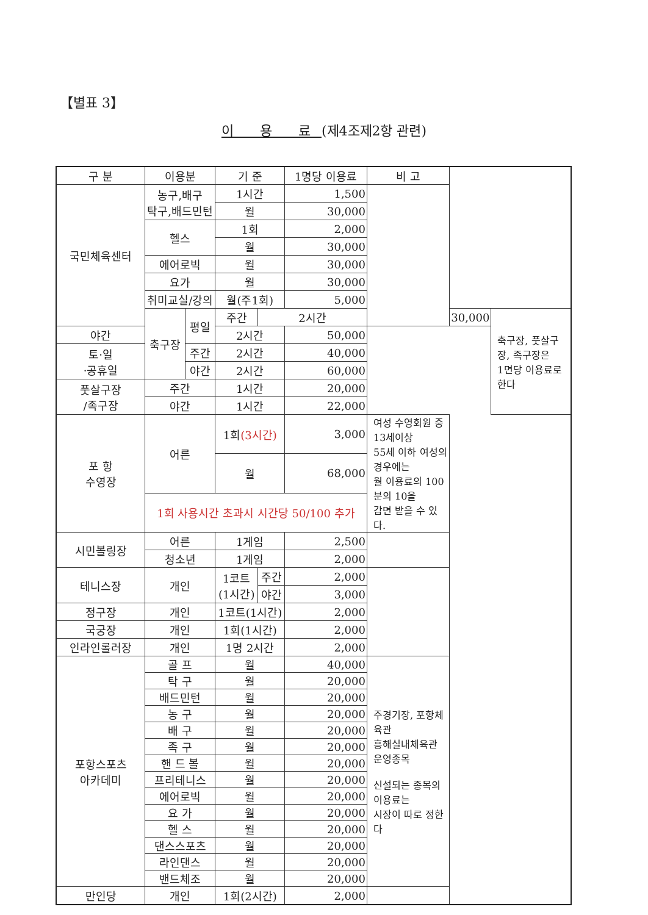【별표 3】
이 용 료(제4조제2항 관련)
| 구 분 | 이용분 | | 기 준 | | 1명당 이용료 | 비 고 | | |
| --- | --- | --- | --- | --- | --- | --- | --- | --- |
| 국민체육센터 | 농구,배구 탁구,배드민턴 | | 1시간 | | 1,500 | | | |
| | | | 월 | | 30,000 | | | |
| | 헬스 | | 1회 | | 2,000 | | | |
| | | | 월 | | 30,000 | | | |
| | 에어로빅 | | 월 | | 30,000 | | | |
| | 요가 | | 월 | | 30,000 | | | |
| | 취미교실/강의 | | 월(주1회) | | 5,000 | | | |
| | 축구장 | 평일 | 주간 | 2시간 | | | 30,000 | 축구장, 풋살구장, 족구장은 1면당 이용료로 한다 |
| 야간 | | | 2시간 | | 50,000 | | | |
| 토·일 ·공휴일 | | 주간 | 2시간 | | 40,000 | | | |
| | | 야간 | 2시간 | | 60,000 | | | |
| 풋살구장 /족구장 | 주간 | | 1시간 | | 20,000 | | | |
| | 야간 | | 1시간 | | 22,000 | | | |
| 포 항 수영장 | 어른 | | 1회 (3시간) | | 3,000 | 여성 수영회원 중 13세이상 55세 이하 여성의 경우에는 월 이용료의 100분의 10을 감면 받을 수 있다. | | |
| | | | 월 | | 68,000 | | | |
| | 1회 사용시간 초과시 시간당 50/100 추가 | | | | | | | |
| 시민볼링장 | 어른 | | 1게임 | | 2,500 | | | |
| | 청소년 | | 1게임 | | 2,000 | | | |
| 테니스장 | 개인 | | 1코트 (1시간) | 주간 | 2,000 | | | |
| | | | | 야간 | 3,000 | | | |
| 정구장 | 개인 | | 1코트(1시간) | | 2,000 | | | |
| 국궁장 | 개인 | | 1회(1시간) | | 2,000 | | | |
| 인라인롤러장 | 개인 | | 1명 2시간 | | 2,000 | | | |
| 포항스포츠 아카데미 | 골 프 | | 월 | | 40,000 | 주경기장, 포항체육관 흥해실내체육관 운영종목 신설되는 종목의 이용료는 시장이 따로 정한다 | | |
| | 탁 구 | | 월 | | 20,000 | | | |
| | 배드민턴 | | 월 | | 20,000 | | | |
| | 농 구 | | 월 | | 20,000 | | | |
| | 배 구 | | 월 | | 20,000 | | | |
| | 족 구 | | 월 | | 20,000 | | | |
| | 핸 드 볼 | | 월 | | 20,000 | | | |
| | 프리테니스 | | 월 | | 20,000 | | | |
| | 에어로빅 | | 월 | | 20,000 | | | |
| | 요 가 | | 월 | | 20,000 | | | |
| | 헬 스 | | 월 | | 20,000 | | | |
| | 댄스스포츠 | | 월 | | 20,000 | | | |
| | 라인댄스 | | 월 | | 20,000 | | | |
| | 밴드체조 | | 월 | | 20,000 | | | |
| 만인당 | 개인 | | 1회(2시간) | | 2,000 | | | |